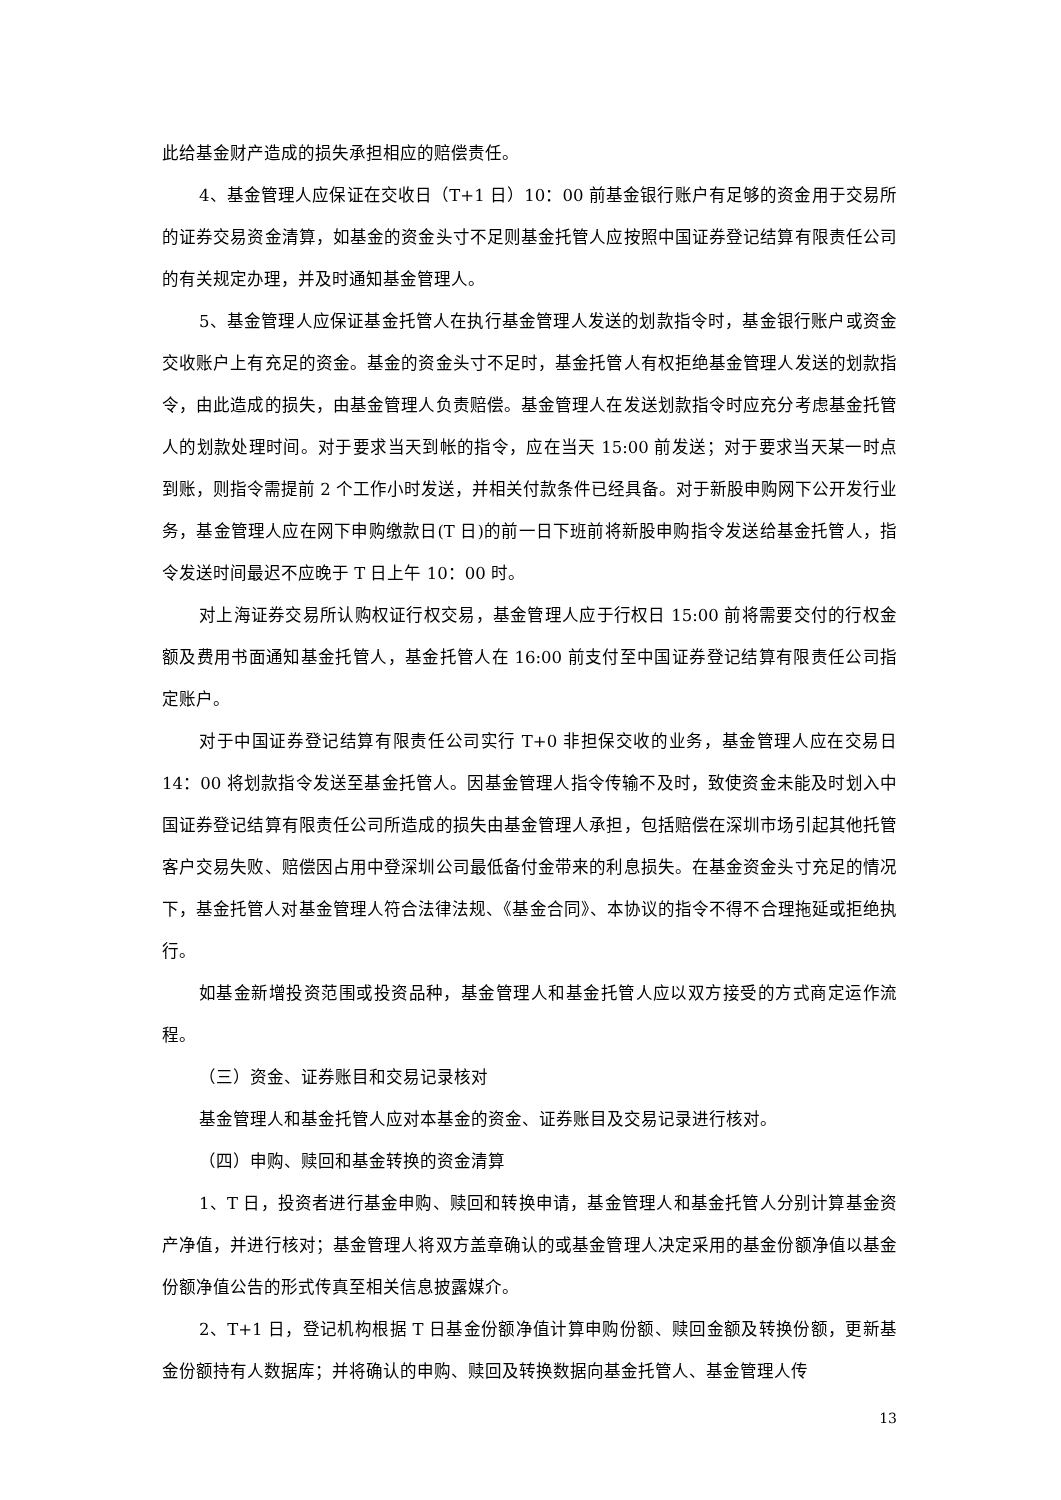此给基金财产造成的损失承担相应的赔偿责任。
4、基金管理人应保证在交收日（T+1 日）10：00 前基金银行账户有足够的资金用于交易所的证券交易资金清算，如基金的资金头寸不足则基金托管人应按照中国证券登记结算有限责任公司的有关规定办理，并及时通知基金管理人。
5、基金管理人应保证基金托管人在执行基金管理人发送的划款指令时，基金银行账户或资金交收账户上有充足的资金。基金的资金头寸不足时，基金托管人有权拒绝基金管理人发送的划款指令，由此造成的损失，由基金管理人负责赔偿。基金管理人在发送划款指令时应充分考虑基金托管人的划款处理时间。对于要求当天到帐的指令，应在当天 15:00 前发送；对于要求当天某一时点到账，则指令需提前 2 个工作小时发送，并相关付款条件已经具备。对于新股申购网下公开发行业务，基金管理人应在网下申购缴款日(T 日)的前一日下班前将新股申购指令发送给基金托管人，指令发送时间最迟不应晚于 T 日上午 10：00 时。
对上海证券交易所认购权证行权交易，基金管理人应于行权日 15:00 前将需要交付的行权金额及费用书面通知基金托管人，基金托管人在 16:00 前支付至中国证券登记结算有限责任公司指定账户。
对于中国证券登记结算有限责任公司实行 T+0 非担保交收的业务，基金管理人应在交易日 14：00 将划款指令发送至基金托管人。因基金管理人指令传输不及时，致使资金未能及时划入中国证券登记结算有限责任公司所造成的损失由基金管理人承担，包括赔偿在深圳市场引起其他托管客户交易失败、赔偿因占用中登深圳公司最低备付金带来的利息损失。在基金资金头寸充足的情况下，基金托管人对基金管理人符合法律法规、《基金合同》、本协议的指令不得不合理拖延或拒绝执行。
如基金新增投资范围或投资品种，基金管理人和基金托管人应以双方接受的方式商定运作流程。
（三）资金、证券账目和交易记录核对
基金管理人和基金托管人应对本基金的资金、证券账目及交易记录进行核对。
（四）申购、赎回和基金转换的资金清算
1、T 日，投资者进行基金申购、赎回和转换申请，基金管理人和基金托管人分别计算基金资产净值，并进行核对；基金管理人将双方盖章确认的或基金管理人决定采用的基金份额净值以基金份额净值公告的形式传真至相关信息披露媒介。
2、T+1 日，登记机构根据 T 日基金份额净值计算申购份额、赎回金额及转换份额，更新基金份额持有人数据库；并将确认的申购、赎回及转换数据向基金托管人、基金管理人传
13